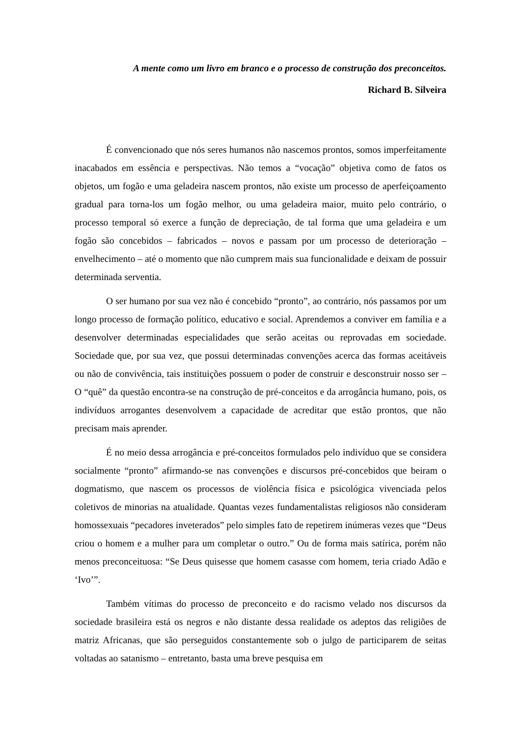A mente como um livro em branco e o processo de construção dos preconceitos.
Richard B. Silveira
É convencionado que nós seres humanos não nascemos prontos, somos imperfeitamente inacabados em essência e perspectivas. Não temos a “vocação” objetiva como de fatos os objetos, um fogão e uma geladeira nascem prontos, não existe um processo de aperfeiçoamento gradual para torna-los um fogão melhor, ou uma geladeira maior, muito pelo contrário, o processo temporal só exerce a função de depreciação, de tal forma que uma geladeira e um fogão são concebidos – fabricados – novos e passam por um processo de deterioração – envelhecimento – até o momento que não cumprem mais sua funcionalidade e deixam de possuir determinada serventia.
O ser humano por sua vez não é concebido “pronto”, ao contrário, nós passamos por um longo processo de formação político, educativo e social. Aprendemos a conviver em família e a desenvolver determinadas especialidades que serão aceitas ou reprovadas em sociedade. Sociedade que, por sua vez, que possui determinadas convenções acerca das formas aceitáveis ou não de convivência, tais instituições possuem o poder de construir e desconstruir nosso ser – O “quê” da questão encontra-se na construção de pré-conceitos e da arrogância humano, pois, os indivíduos arrogantes desenvolvem a capacidade de acreditar que estão prontos, que não precisam mais aprender.
É no meio dessa arrogância e pré-conceitos formulados pelo indivíduo que se considera socialmente “pronto” afirmando-se nas convenções e discursos pré-concebidos que beiram o dogmatismo, que nascem os processos de violência física e psicológica vivenciada pelos coletivos de minorias na atualidade. Quantas vezes fundamentalistas religiosos não consideram homossexuais “pecadores inveterados” pelo simples fato de repetirem inúmeras vezes que “Deus criou o homem e a mulher para um completar o outro.” Ou de forma mais satírica, porém não menos preconceituosa: “Se Deus quisesse que homem casasse com homem, teria criado Adão e ‘Ivo’”.
Também vítimas do processo de preconceito e do racismo velado nos discursos da sociedade brasileira está os negros e não distante dessa realidade os adeptos das religiões de matriz Africanas, que são perseguidos constantemente sob o julgo de participarem de seitas voltadas ao satanismo – entretanto, basta uma breve pesquisa em